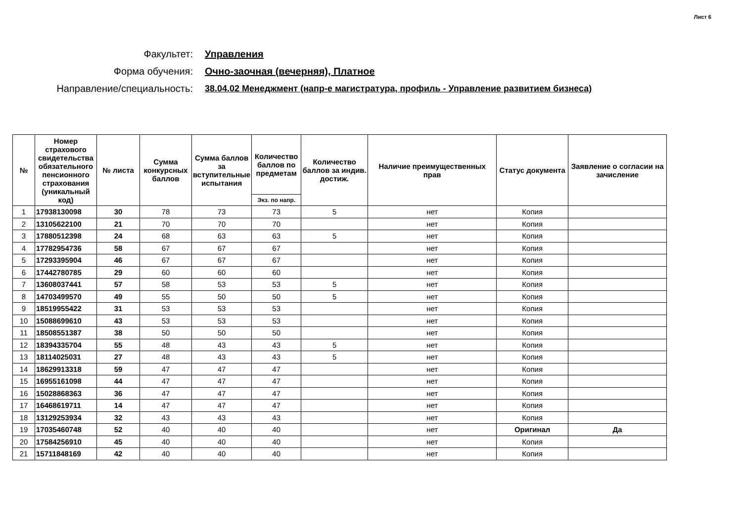Лист 6
Факультет: Управления
Форма обучения: Очно-заочная (вечерняя), Платное
Направление/специальность: 38.04.02 Менеджмент (напр-е магистратура, профиль - Управление развитием бизнеса)
| № | Номер страхового свидетельства обязательного пенсионного страхования (уникальный код) | № листа | Сумма конкурсных баллов | Сумма баллов за вступительные испытания | Количество баллов по предметам | Количество баллов за индив. достиж. | Наличие преимущественных прав | Статус документа | Заявление о согласии на зачисление |
| --- | --- | --- | --- | --- | --- | --- | --- | --- | --- |
| | | | | | Экз. по напр. | | | | |
| 1 | 17938130098 | 30 | 78 | 73 | 73 | 5 | нет | Копия | |
| 2 | 13105622100 | 21 | 70 | 70 | 70 | | нет | Копия | |
| 3 | 17880512398 | 24 | 68 | 63 | 63 | 5 | нет | Копия | |
| 4 | 17782954736 | 58 | 67 | 67 | 67 | | нет | Копия | |
| 5 | 17293395904 | 46 | 67 | 67 | 67 | | нет | Копия | |
| 6 | 17442780785 | 29 | 60 | 60 | 60 | | нет | Копия | |
| 7 | 13608037441 | 57 | 58 | 53 | 53 | 5 | нет | Копия | |
| 8 | 14703499570 | 49 | 55 | 50 | 50 | 5 | нет | Копия | |
| 9 | 18519955422 | 31 | 53 | 53 | 53 | | нет | Копия | |
| 10 | 15088699610 | 43 | 53 | 53 | 53 | | нет | Копия | |
| 11 | 18508551387 | 38 | 50 | 50 | 50 | | нет | Копия | |
| 12 | 18394335704 | 55 | 48 | 43 | 43 | 5 | нет | Копия | |
| 13 | 18114025031 | 27 | 48 | 43 | 43 | 5 | нет | Копия | |
| 14 | 18629913318 | 59 | 47 | 47 | 47 | | нет | Копия | |
| 15 | 16955161098 | 44 | 47 | 47 | 47 | | нет | Копия | |
| 16 | 15028868363 | 36 | 47 | 47 | 47 | | нет | Копия | |
| 17 | 16468619711 | 14 | 47 | 47 | 47 | | нет | Копия | |
| 18 | 13129253934 | 32 | 43 | 43 | 43 | | нет | Копия | |
| 19 | 17035460748 | 52 | 40 | 40 | 40 | | нет | Оригинал | Да |
| 20 | 17584256910 | 45 | 40 | 40 | 40 | | нет | Копия | |
| 21 | 15711848169 | 42 | 40 | 40 | 40 | | нет | Копия | |